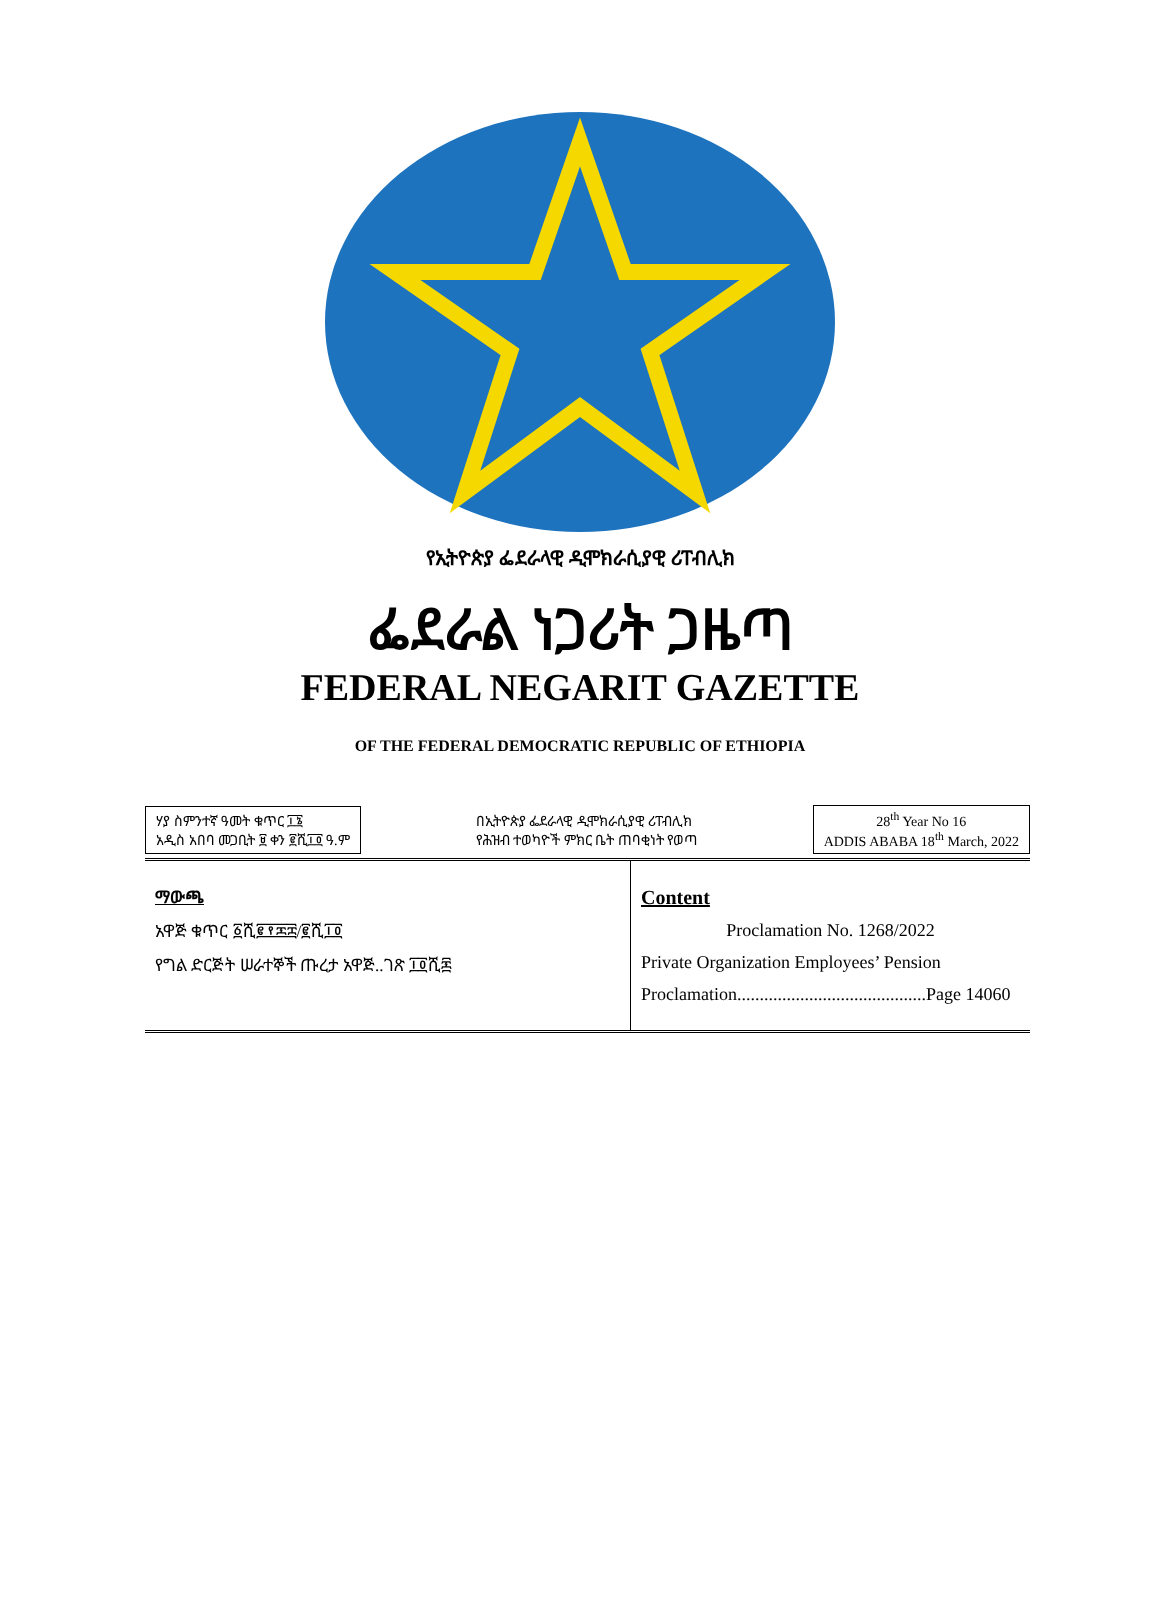የኢትዮጵያ ፌደራላዊ ዲሞክራሲያዊ ሪፐብሊክ
ፌደራል ነጋሪት ጋዜጣ
FEDERAL NEGARIT GAZETTE
OF THE FEDERAL DEMOCRATIC REPUBLIC OF ETHIOPIA
ሃያ ስምንተኛ ዓመት ቁጥር ፲፮
አዲስ አበባ መጋቢት ፱ ቀን ፪ሺ፲፬ ዓ.ም
በኢትዮጵያ ፌደራላዊ ዲሞክራሲያዊ ሪፐብሊክ
የሕዝብ ተወካዮች ምክር ቤት ጠባቂነት የወጣ
28<sup>th</sup> Year No 16
ADDIS ABABA 18<sup>th</sup> March, 2022
ማውጫ
አዋጅ ቁጥር ፩ሺ፪፻፷፰/፪ሺ፲፬
የግል ድርጅት ሠራተኞች ጡረታ አዋጅ..ገጽ ፲፬ሺ፷
Content
Proclamation No. 1268/2022
Private Organization Employees’ Pension Proclamation..........................................Page 14060